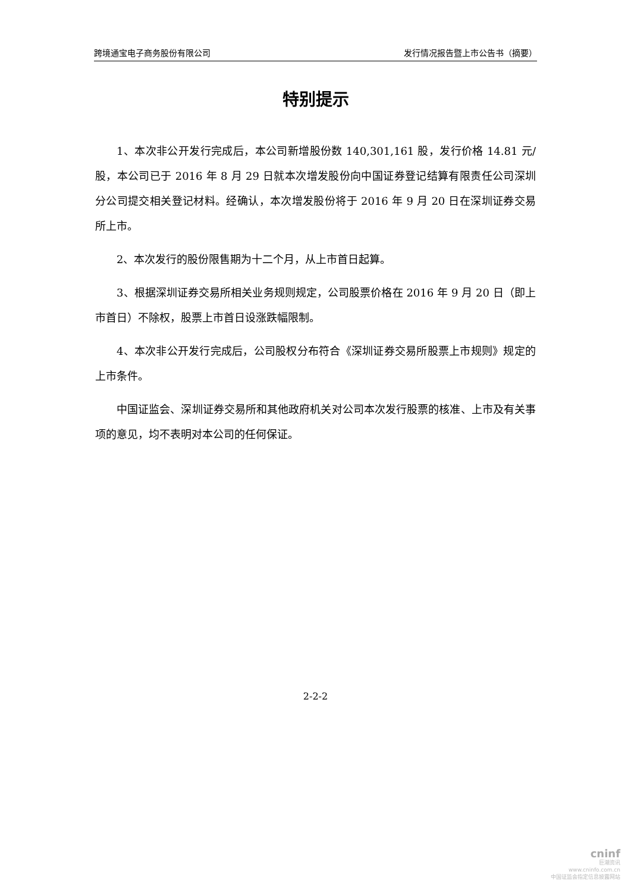跨境通宝电子商务股份有限公司 发行情况报告暨上市公告书（摘要）
特别提示
1、本次非公开发行完成后，本公司新增股份数 140,301,161 股，发行价格 14.81 元/股，本公司已于 2016 年 8 月 29 日就本次增发股份向中国证券登记结算有限责任公司深圳分公司提交相关登记材料。经确认，本次增发股份将于 2016 年 9 月 20 日在深圳证券交易所上市。
2、本次发行的股份限售期为十二个月，从上市首日起算。
3、根据深圳证券交易所相关业务规则规定，公司股票价格在 2016 年 9 月 20 日（即上市首日）不除权，股票上市首日设涨跌幅限制。
4、本次非公开发行完成后，公司股权分布符合《深圳证券交易所股票上市规则》规定的上市条件。
中国证监会、深圳证券交易所和其他政府机关对公司本次发行股票的核准、上市及有关事项的意见，均不表明对本公司的任何保证。
2-2-2
cninf
巨潮资讯
www.cninfo.com.cn
中国证监会指定信息披露网站